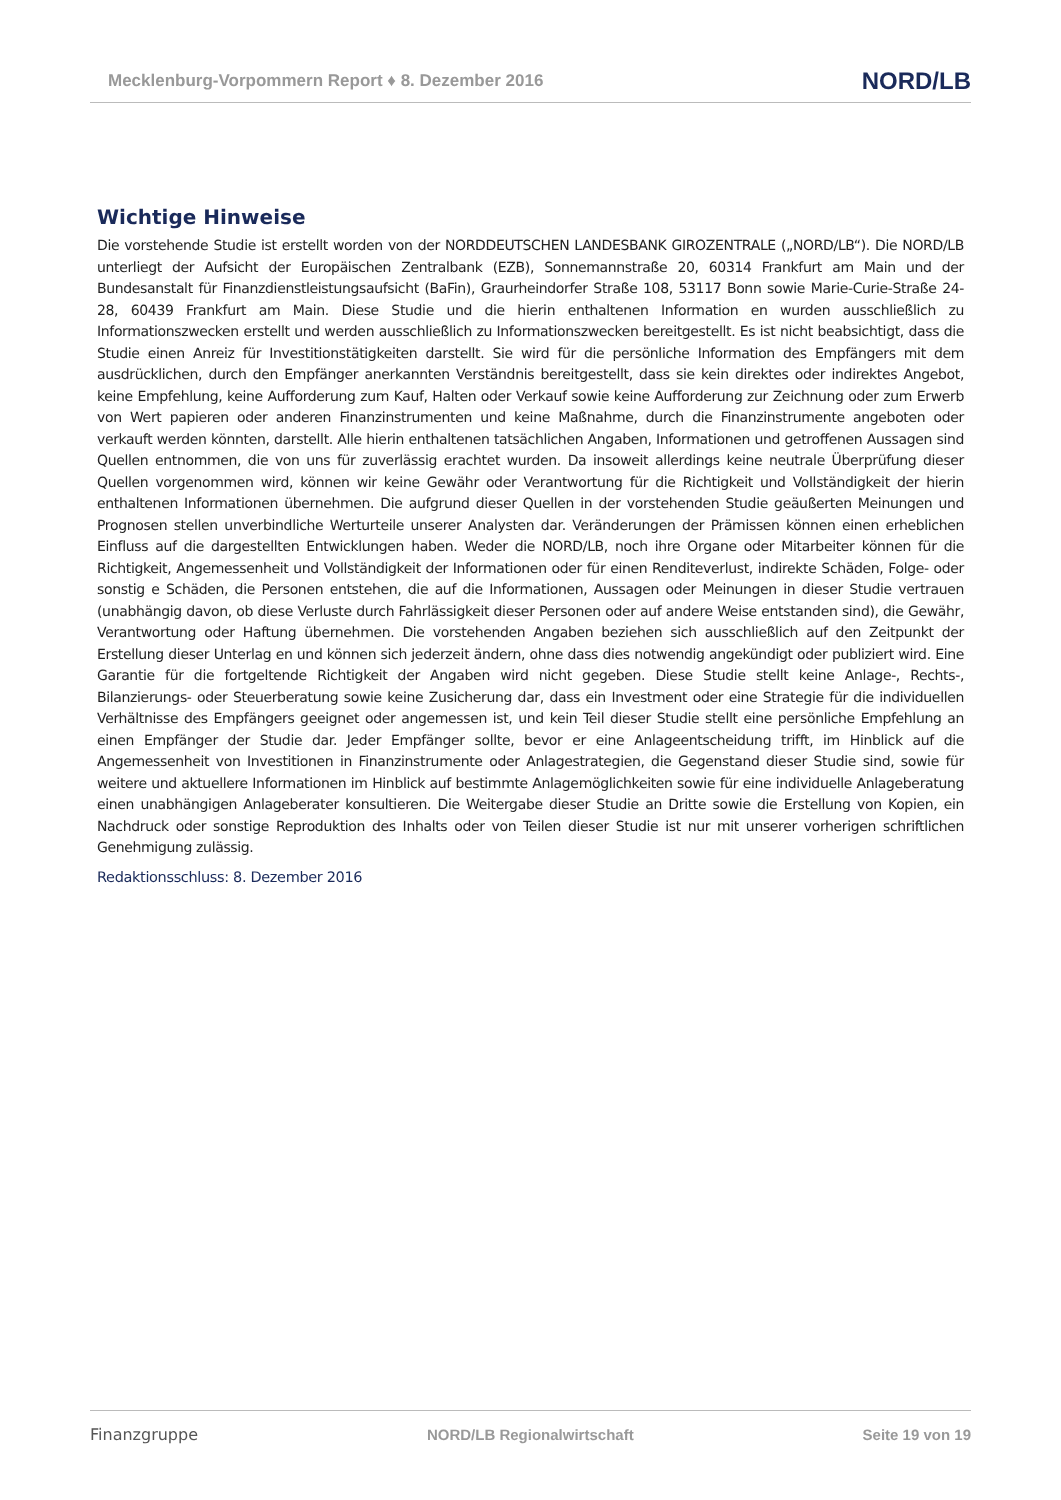Mecklenburg-Vorpommern Report ♦ 8. Dezember 2016 NORD/LB
Wichtige Hinweise
Die vorstehende Studie ist erstellt worden von der NORDDEUTSCHEN LANDESBANK GIROZENTRALE („NORD/LB“). Die NORD/LB unterliegt der Aufsicht der Europäischen Zentralbank (EZB), Sonnemannstraße 20, 60314 Frankfurt am Main und der Bundesanstalt für Finanzdienstleistungsaufsicht (BaFin), Graurheindorfer Straße 108, 53117 Bonn sowie Marie-Curie-Straße 24-28, 60439 Frankfurt am Main. Diese Studie und die hierin enthaltenen Information en wurden ausschließlich zu Informationszwecken erstellt und werden ausschließlich zu Informationszwecken bereitgestellt. Es ist nicht beabsichtigt, dass die Studie einen Anreiz für Investitionstätigkeiten darstellt. Sie wird für die persönliche Information des Empfängers mit dem ausdrücklichen, durch den Empfänger anerkannten Verständnis bereitgestellt, dass sie kein direktes oder indirektes Angebot, keine Empfehlung, keine Aufforderung zum Kauf, Halten oder Verkauf sowie keine Aufforderung zur Zeichnung oder zum Erwerb von Wert papieren oder anderen Finanzinstrumenten und keine Maßnahme, durch die Finanzinstrumente angeboten oder verkauft werden könnten, darstellt. Alle hierin enthaltenen tatsächlichen Angaben, Informationen und getroffenen Aussagen sind Quellen entnommen, die von uns für zuverlässig erachtet wurden. Da insoweit allerdings keine neutrale Überprüfung dieser Quellen vorgenommen wird, können wir keine Gewähr oder Verantwortung für die Richtigkeit und Vollständigkeit der hierin enthaltenen Informationen übernehmen. Die aufgrund dieser Quellen in der vorstehenden Studie geäußerten Meinungen und Prognosen stellen unverbindliche Werturteile unserer Analysten dar. Veränderungen der Prämissen können einen erheblichen Einfluss auf die dargestellten Entwicklungen haben. Weder die NORD/LB, noch ihre Organe oder Mitarbeiter können für die Richtigkeit, Angemessenheit und Vollständigkeit der Informationen oder für einen Renditeverlust, indirekte Schäden, Folge- oder sonstig e Schäden, die Personen entstehen, die auf die Informationen, Aussagen oder Meinungen in dieser Studie vertrauen (unabhängig davon, ob diese Verluste durch Fahrlässigkeit dieser Personen oder auf andere Weise entstanden sind), die Gewähr, Verantwortung oder Haftung übernehmen. Die vorstehenden Angaben beziehen sich ausschließlich auf den Zeitpunkt der Erstellung dieser Unterlag en und können sich jederzeit ändern, ohne dass dies notwendig angekündigt oder publiziert wird. Eine Garantie für die fortgeltende Richtigkeit der Angaben wird nicht gegeben. Diese Studie stellt keine Anlage-, Rechts-, Bilanzierungs- oder Steuerberatung sowie keine Zusicherung dar, dass ein Investment oder eine Strategie für die individuellen Verhältnisse des Empfängers geeignet oder angemessen ist, und kein Teil dieser Studie stellt eine persönliche Empfehlung an einen Empfänger der Studie dar. Jeder Empfänger sollte, bevor er eine Anlageentscheidung trifft, im Hinblick auf die Angemessenheit von Investitionen in Finanzinstrumente oder Anlagestrategien, die Gegenstand dieser Studie sind, sowie für weitere und aktuellere Informationen im Hinblick auf bestimmte Anlagemöglichkeiten sowie für eine individuelle Anlageberatung einen unabhängigen Anlageberater konsultieren. Die Weitergabe dieser Studie an Dritte sowie die Erstellung von Kopien, ein Nachdruck oder sonstige Reproduktion des Inhalts oder von Teilen dieser Studie ist nur mit unserer vorherigen schriftlichen Genehmigung zulässig.
Redaktionsschluss: 8. Dezember 2016
Finanzgruppe NORD/LB Regionalwirtschaft Seite 19 von 19